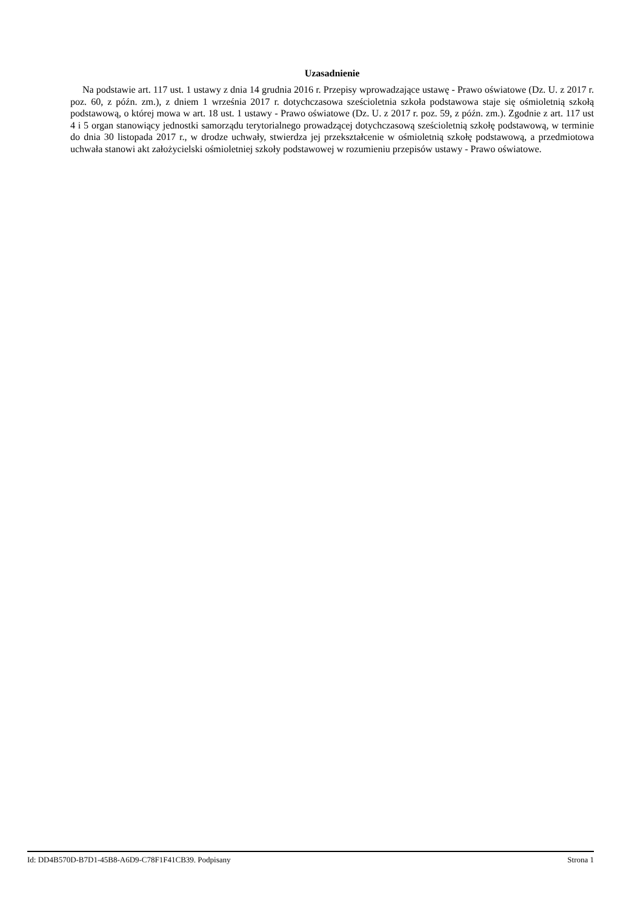Uzasadnienie
Na podstawie art. 117 ust. 1 ustawy z dnia 14 grudnia 2016 r. Przepisy wprowadzające ustawę - Prawo oświatowe (Dz. U. z 2017 r. poz. 60, z późn. zm.), z dniem 1 września 2017 r. dotychczasowa sześcioletnia szkoła podstawowa staje się ośmioletnią szkołą podstawową, o której mowa w art. 18 ust. 1 ustawy - Prawo oświatowe (Dz. U. z 2017 r. poz. 59, z późn. zm.). Zgodnie z art. 117 ust 4 i 5 organ stanowiący jednostki samorządu terytorialnego prowadzącej dotychczasową sześcioletnią szkołę podstawową, w terminie do dnia 30 listopada 2017 r., w drodze uchwały, stwierdza jej przekształcenie w ośmioletnią szkołę podstawową, a przedmiotowa uchwała stanowi akt założycielski ośmioletniej szkoły podstawowej w rozumieniu przepisów ustawy - Prawo oświatowe.
Id: DD4B570D-B7D1-45B8-A6D9-C78F1F41CB39. Podpisany Strona 1